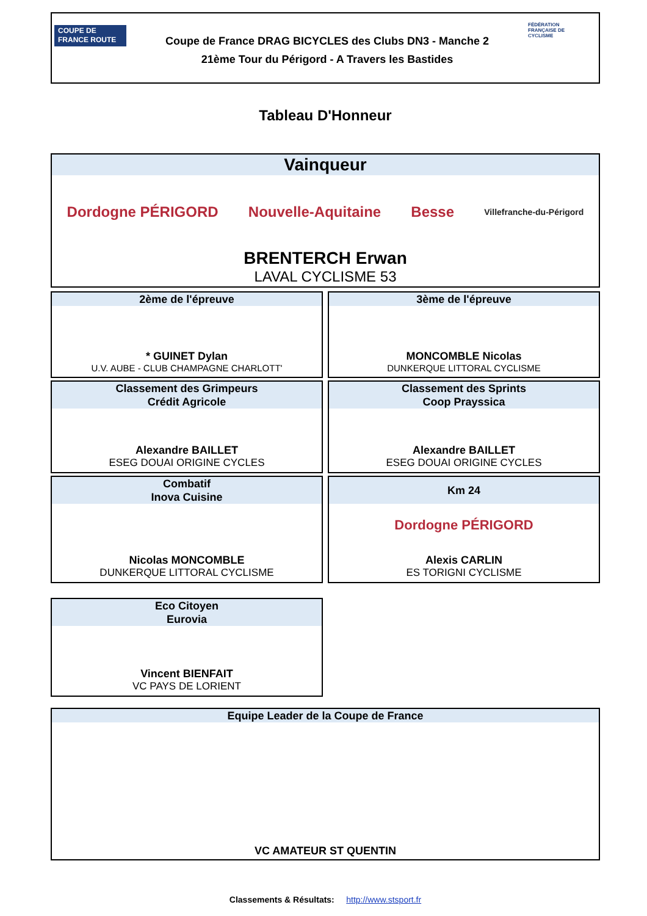COUPE DE FRANCE ROUTE
Coupe de France DRAG BICYCLES des Clubs DN3 - Manche 2
21ème Tour du Périgord - A Travers les Bastides
FÉDÉRATION FRANÇAISE DE CYCLISME
Tableau D'Honneur
Vainqueur
Dordogne PÉRIGORD Nouvelle-Aquitaine Besse Villefranche-du-Périgord
BRENTERCH Erwan
LAVAL CYCLISME 53
2ème de l'épreuve
* GUINET Dylan
U.V. AUBE - CLUB CHAMPAGNE CHARLOTT'
3ème de l'épreuve
MONCOMBLE Nicolas
DUNKERQUE LITTORAL CYCLISME
Classement des Grimpeurs
Crédit Agricole
Alexandre BAILLET
ESEG DOUAI ORIGINE CYCLES
Classement des Sprints
Coop Prayssica
Alexandre BAILLET
ESEG DOUAI ORIGINE CYCLES
Combatif
Inova Cuisine
Nicolas MONCOMBLE
DUNKERQUE LITTORAL CYCLISME
Km 24
Dordogne PÉRIGORD
Alexis CARLIN
ES TORIGNI CYCLISME
Eco Citoyen
Eurovia
Vincent BIENFAIT
VC PAYS DE LORIENT
Equipe Leader de la Coupe de France
VC AMATEUR ST QUENTIN
Classements & Résultats: http://www.stsport.fr